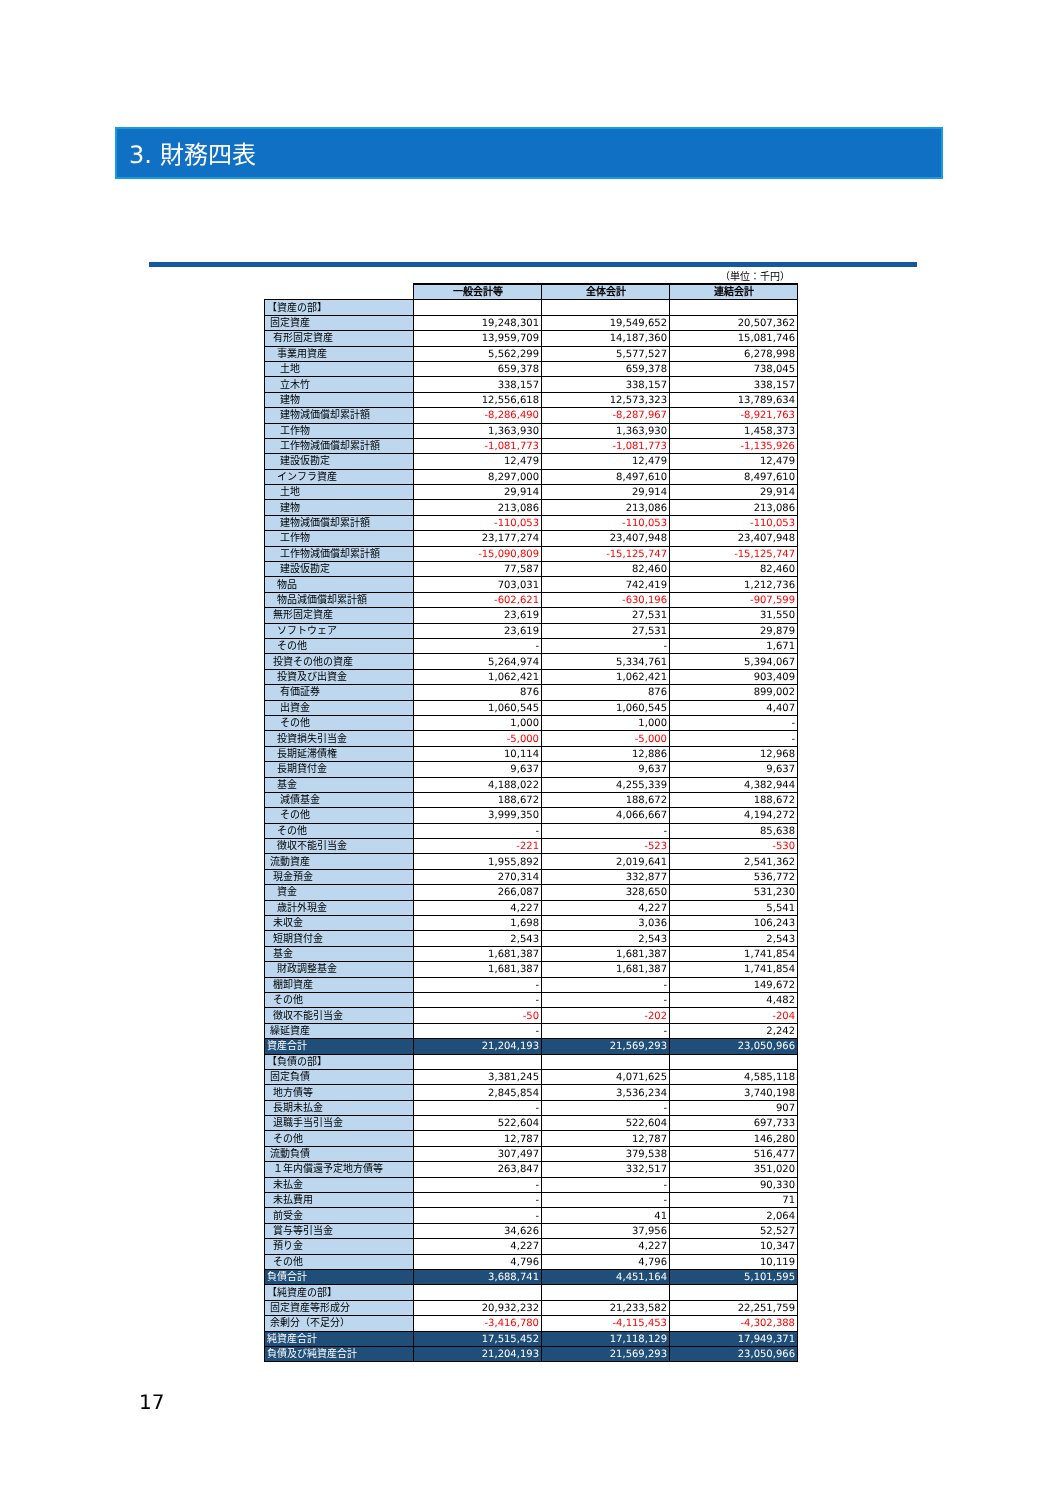3. 財務四表
（単位：千円）
| | 一般会計等 | 全体会計 | 連結会計 |
| 【資産の部】 | | | |
| 固定資産 | 19,248,301 | 19,549,652 | 20,507,362 |
| 有形固定資産 | 13,959,709 | 14,187,360 | 15,081,746 |
| 事業用資産 | 5,562,299 | 5,577,527 | 6,278,998 |
| 土地 | 659,378 | 659,378 | 738,045 |
| 立木竹 | 338,157 | 338,157 | 338,157 |
| 建物 | 12,556,618 | 12,573,323 | 13,789,634 |
| 建物減価償却累計額 | -8,286,490 | -8,287,967 | -8,921,763 |
| 工作物 | 1,363,930 | 1,363,930 | 1,458,373 |
| 工作物減価償却累計額 | -1,081,773 | -1,081,773 | -1,135,926 |
| 建設仮勘定 | 12,479 | 12,479 | 12,479 |
| インフラ資産 | 8,297,000 | 8,497,610 | 8,497,610 |
| 土地 | 29,914 | 29,914 | 29,914 |
| 建物 | 213,086 | 213,086 | 213,086 |
| 建物減価償却累計額 | -110,053 | -110,053 | -110,053 |
| 工作物 | 23,177,274 | 23,407,948 | 23,407,948 |
| 工作物減価償却累計額 | -15,090,809 | -15,125,747 | -15,125,747 |
| 建設仮勘定 | 77,587 | 82,460 | 82,460 |
| 物品 | 703,031 | 742,419 | 1,212,736 |
| 物品減価償却累計額 | -602,621 | -630,196 | -907,599 |
| 無形固定資産 | 23,619 | 27,531 | 31,550 |
| ソフトウェア | 23,619 | 27,531 | 29,879 |
| その他 | - | - | 1,671 |
| 投資その他の資産 | 5,264,974 | 5,334,761 | 5,394,067 |
| 投資及び出資金 | 1,062,421 | 1,062,421 | 903,409 |
| 有価証券 | 876 | 876 | 899,002 |
| 出資金 | 1,060,545 | 1,060,545 | 4,407 |
| その他 | 1,000 | 1,000 | - |
| 投資損失引当金 | -5,000 | -5,000 | - |
| 長期延滞債権 | 10,114 | 12,886 | 12,968 |
| 長期貸付金 | 9,637 | 9,637 | 9,637 |
| 基金 | 4,188,022 | 4,255,339 | 4,382,944 |
| 減債基金 | 188,672 | 188,672 | 188,672 |
| その他 | 3,999,350 | 4,066,667 | 4,194,272 |
| その他 | - | - | 85,638 |
| 徴収不能引当金 | -221 | -523 | -530 |
| 流動資産 | 1,955,892 | 2,019,641 | 2,541,362 |
| 現金預金 | 270,314 | 332,877 | 536,772 |
| 資金 | 266,087 | 328,650 | 531,230 |
| 歳計外現金 | 4,227 | 4,227 | 5,541 |
| 未収金 | 1,698 | 3,036 | 106,243 |
| 短期貸付金 | 2,543 | 2,543 | 2,543 |
| 基金 | 1,681,387 | 1,681,387 | 1,741,854 |
| 財政調整基金 | 1,681,387 | 1,681,387 | 1,741,854 |
| 棚卸資産 | - | - | 149,672 |
| その他 | - | - | 4,482 |
| 徴収不能引当金 | -50 | -202 | -204 |
| 繰延資産 | - | - | 2,242 |
| 資産合計 | 21,204,193 | 21,569,293 | 23,050,966 |
| 【負債の部】 | | | |
| 固定負債 | 3,381,245 | 4,071,625 | 4,585,118 |
| 地方債等 | 2,845,854 | 3,536,234 | 3,740,198 |
| 長期未払金 | - | - | 907 |
| 退職手当引当金 | 522,604 | 522,604 | 697,733 |
| その他 | 12,787 | 12,787 | 146,280 |
| 流動負債 | 307,497 | 379,538 | 516,477 |
| １年内償還予定地方債等 | 263,847 | 332,517 | 351,020 |
| 未払金 | - | - | 90,330 |
| 未払費用 | - | - | 71 |
| 前受金 | - | 41 | 2,064 |
| 賞与等引当金 | 34,626 | 37,956 | 52,527 |
| 預り金 | 4,227 | 4,227 | 10,347 |
| その他 | 4,796 | 4,796 | 10,119 |
| 負債合計 | 3,688,741 | 4,451,164 | 5,101,595 |
| 【純資産の部】 | | | |
| 固定資産等形成分 | 20,932,232 | 21,233,582 | 22,251,759 |
| 余剰分（不足分） | -3,416,780 | -4,115,453 | -4,302,388 |
| 純資産合計 | 17,515,452 | 17,118,129 | 17,949,371 |
| 負債及び純資産合計 | 21,204,193 | 21,569,293 | 23,050,966 |
17